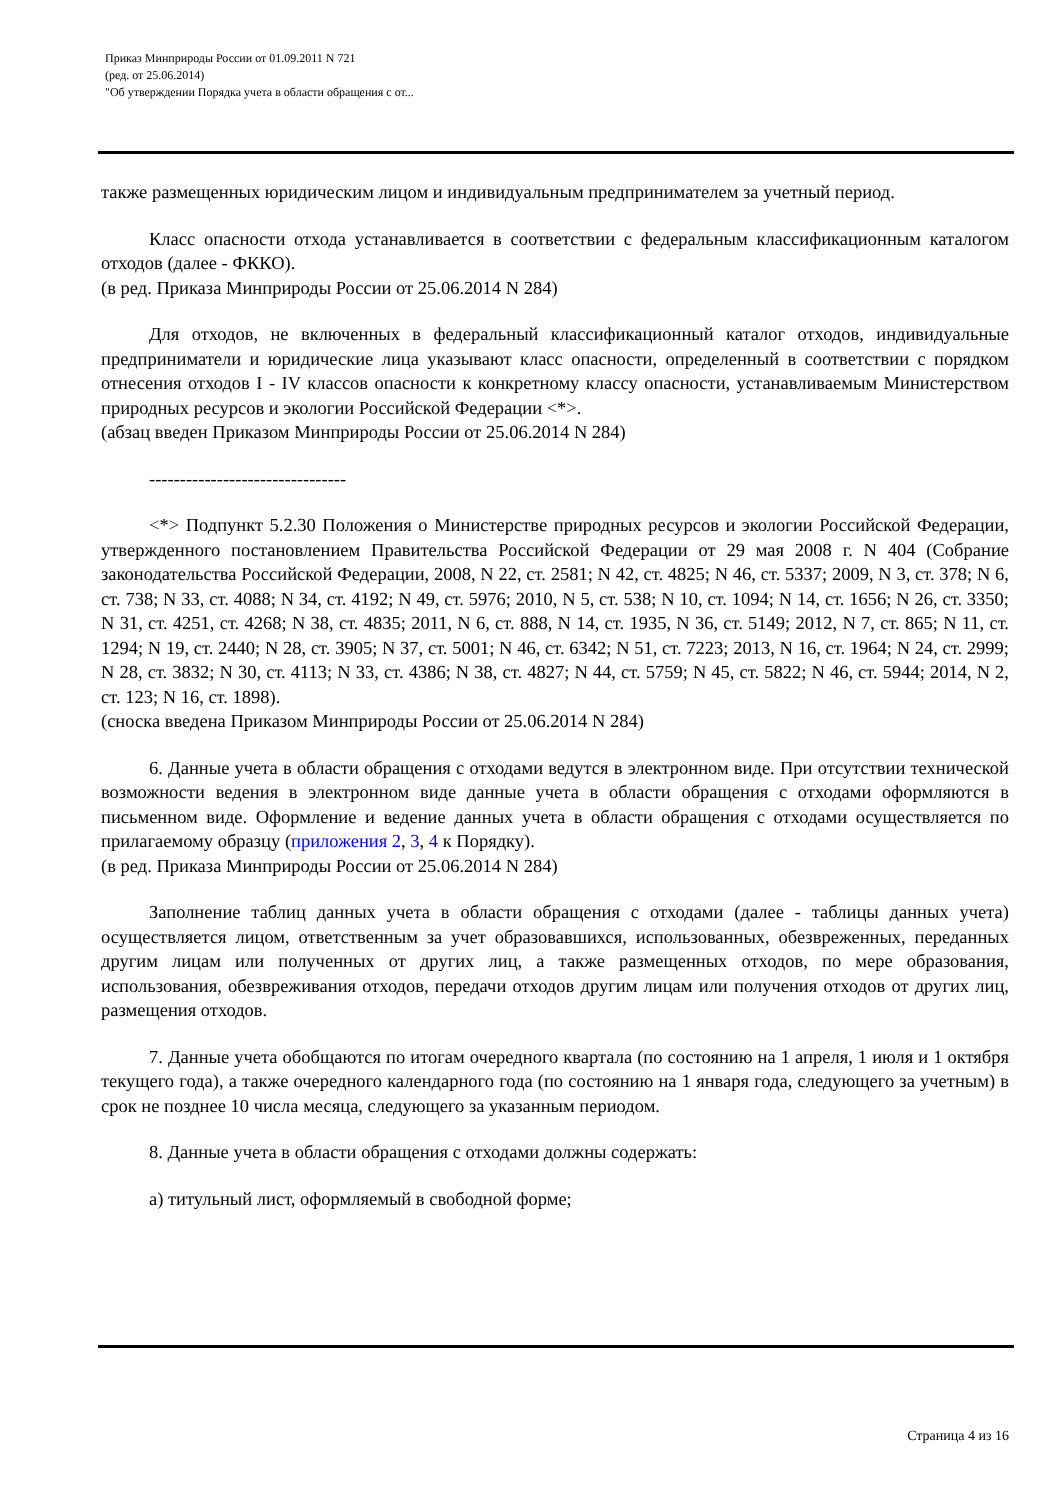Приказ Минприроды России от 01.09.2011 N 721
(ред. от 25.06.2014)
"Об утверждении Порядка учета в области обращения с от...
также размещенных юридическим лицом и индивидуальным предпринимателем за учетный период.
Класс опасности отхода устанавливается в соответствии с федеральным классификационным каталогом отходов (далее - ФККО).
(в ред. Приказа Минприроды России от 25.06.2014 N 284)
Для отходов, не включенных в федеральный классификационный каталог отходов, индивидуальные предприниматели и юридические лица указывают класс опасности, определенный в соответствии с порядком отнесения отходов I - IV классов опасности к конкретному классу опасности, устанавливаемым Министерством природных ресурсов и экологии Российской Федерации <*>.
(абзац введен Приказом Минприроды России от 25.06.2014 N 284)
--------------------------------
<*> Подпункт 5.2.30 Положения о Министерстве природных ресурсов и экологии Российской Федерации, утвержденного постановлением Правительства Российской Федерации от 29 мая 2008 г. N 404 (Собрание законодательства Российской Федерации, 2008, N 22, ст. 2581; N 42, ст. 4825; N 46, ст. 5337; 2009, N 3, ст. 378; N 6, ст. 738; N 33, ст. 4088; N 34, ст. 4192; N 49, ст. 5976; 2010, N 5, ст. 538; N 10, ст. 1094; N 14, ст. 1656; N 26, ст. 3350; N 31, ст. 4251, ст. 4268; N 38, ст. 4835; 2011, N 6, ст. 888, N 14, ст. 1935, N 36, ст. 5149; 2012, N 7, ст. 865; N 11, ст. 1294; N 19, ст. 2440; N 28, ст. 3905; N 37, ст. 5001; N 46, ст. 6342; N 51, ст. 7223; 2013, N 16, ст. 1964; N 24, ст. 2999; N 28, ст. 3832; N 30, ст. 4113; N 33, ст. 4386; N 38, ст. 4827; N 44, ст. 5759; N 45, ст. 5822; N 46, ст. 5944; 2014, N 2, ст. 123; N 16, ст. 1898).
(сноска введена Приказом Минприроды России от 25.06.2014 N 284)
6. Данные учета в области обращения с отходами ведутся в электронном виде. При отсутствии технической возможности ведения в электронном виде данные учета в области обращения с отходами оформляются в письменном виде. Оформление и ведение данных учета в области обращения с отходами осуществляется по прилагаемому образцу (приложения 2, 3, 4 к Порядку).
(в ред. Приказа Минприроды России от 25.06.2014 N 284)
Заполнение таблиц данных учета в области обращения с отходами (далее - таблицы данных учета) осуществляется лицом, ответственным за учет образовавшихся, использованных, обезвреженных, переданных другим лицам или полученных от других лиц, а также размещенных отходов, по мере образования, использования, обезвреживания отходов, передачи отходов другим лицам или получения отходов от других лиц, размещения отходов.
7. Данные учета обобщаются по итогам очередного квартала (по состоянию на 1 апреля, 1 июля и 1 октября текущего года), а также очередного календарного года (по состоянию на 1 января года, следующего за учетным) в срок не позднее 10 числа месяца, следующего за указанным периодом.
8. Данные учета в области обращения с отходами должны содержать:
а) титульный лист, оформляемый в свободной форме;
Страница 4 из 16